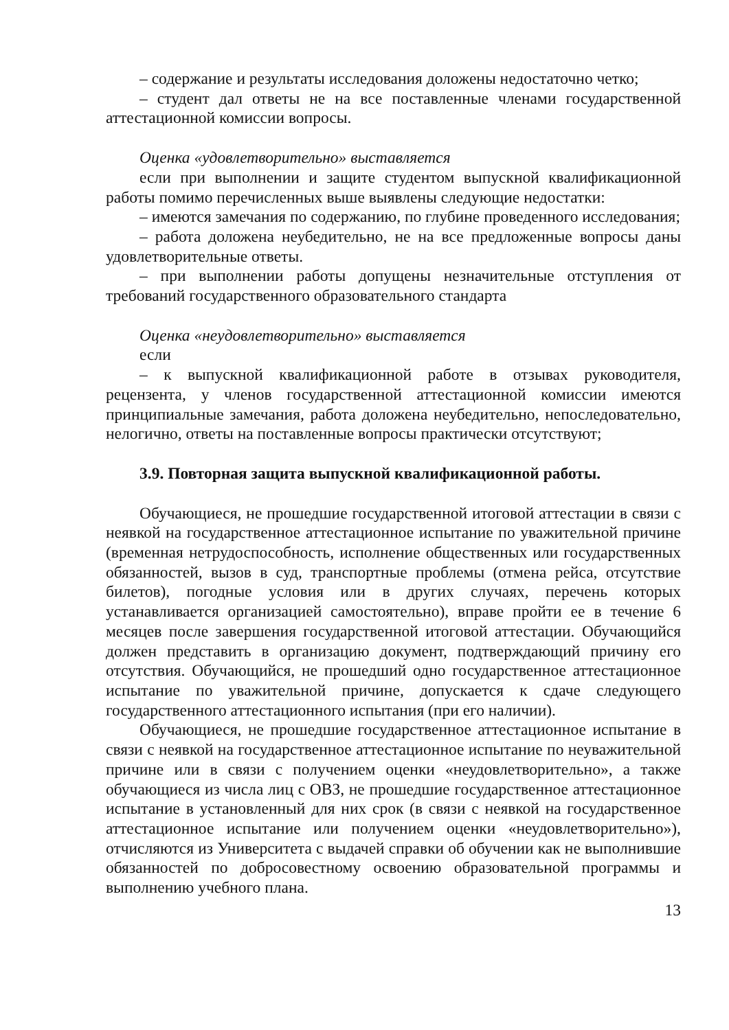– содержание и результаты исследования доложены недостаточно четко;
– студент дал ответы не на все поставленные членами государственной аттестационной комиссии вопросы.
Оценка «удовлетворительно» выставляется
если при выполнении и защите студентом выпускной квалификационной работы помимо перечисленных выше выявлены следующие недостатки:
– имеются замечания по содержанию, по глубине проведенного исследования;
– работа доложена неубедительно, не на все предложенные вопросы даны удовлетворительные ответы.
– при выполнении работы допущены незначительные отступления от требований государственного образовательного стандарта
Оценка «неудовлетворительно» выставляется
если
– к выпускной квалификационной работе в отзывах руководителя, рецензента, у членов государственной аттестационной комиссии имеются принципиальные замечания, работа доложена неубедительно, непоследовательно, нелогично, ответы на поставленные вопросы практически отсутствуют;
3.9. Повторная защита выпускной квалификационной работы.
Обучающиеся, не прошедшие государственной итоговой аттестации в связи с неявкой на государственное аттестационное испытание по уважительной причине (временная нетрудоспособность, исполнение общественных или государственных обязанностей, вызов в суд, транспортные проблемы (отмена рейса, отсутствие билетов), погодные условия или в других случаях, перечень которых устанавливается организацией самостоятельно), вправе пройти ее в течение 6 месяцев после завершения государственной итоговой аттестации. Обучающийся должен представить в организацию документ, подтверждающий причину его отсутствия. Обучающийся, не прошедший одно государственное аттестационное испытание по уважительной причине, допускается к сдаче следующего государственного аттестационного испытания (при его наличии).
Обучающиеся, не прошедшие государственное аттестационное испытание в связи с неявкой на государственное аттестационное испытание по неуважительной причине или в связи с получением оценки «неудовлетворительно», а также обучающиеся из числа лиц с ОВЗ, не прошедшие государственное аттестационное испытание в установленный для них срок (в связи с неявкой на государственное аттестационное испытание или получением оценки «неудовлетворительно»), отчисляются из Университета с выдачей справки об обучении как не выполнившие обязанностей по добросовестному освоению образовательной программы и выполнению учебного плана.
13